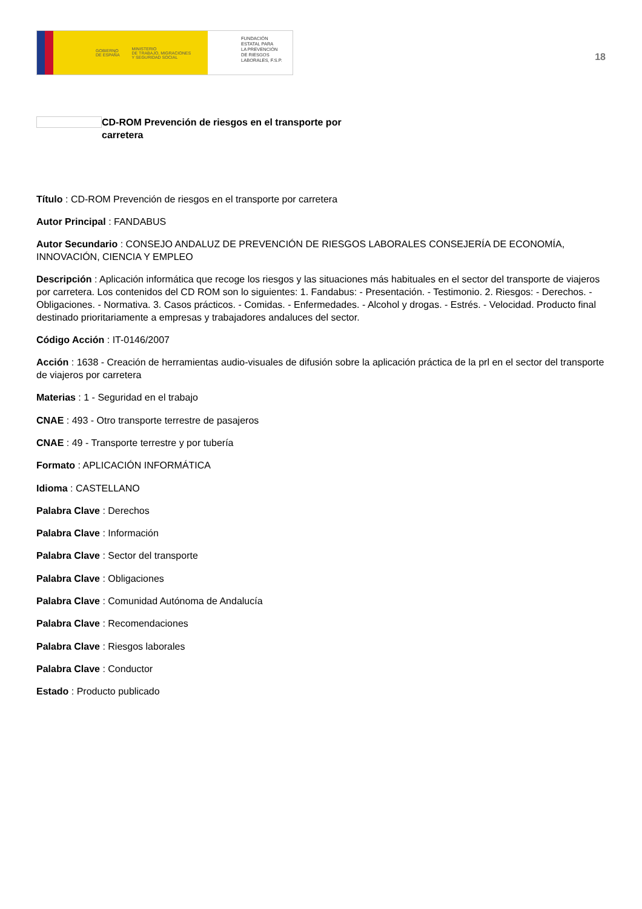GOBIERNO
DE ESPAÑA MINISTERIO
DE TRABAJO, MIGRACIONES
Y SEGURIDAD SOCIAL
FUNDACIÓN
ESTATAL PARA
LA PREVENCIÓN
DE RIESGOS
LABORALES, F.S.P.
18
CD-ROM Prevención de riesgos en el transporte por carretera
Título : CD-ROM Prevención de riesgos en el transporte por carretera
Autor Principal : FANDABUS
Autor Secundario : CONSEJO ANDALUZ DE PREVENCIÓN DE RIESGOS LABORALES CONSEJERÍA DE ECONOMÍA, INNOVACIÓN, CIENCIA Y EMPLEO
Descripción : Aplicación informática que recoge los riesgos y las situaciones más habituales en el sector del transporte de viajeros por carretera. Los contenidos del CD ROM son lo siguientes: 1. Fandabus: - Presentación. - Testimonio. 2. Riesgos: - Derechos. - Obligaciones. - Normativa. 3. Casos prácticos. - Comidas. - Enfermedades. - Alcohol y drogas. - Estrés. - Velocidad. Producto final destinado prioritariamente a empresas y trabajadores andaluces del sector.
Código Acción : IT-0146/2007
Acción : 1638 - Creación de herramientas audio-visuales de difusión sobre la aplicación práctica de la prl en el sector del transporte de viajeros por carretera
Materias : 1 - Seguridad en el trabajo
CNAE : 493 - Otro transporte terrestre de pasajeros
CNAE : 49 - Transporte terrestre y por tubería
Formato : APLICACIÓN INFORMÁTICA
Idioma : CASTELLANO
Palabra Clave : Derechos
Palabra Clave : Información
Palabra Clave : Sector del transporte
Palabra Clave : Obligaciones
Palabra Clave : Comunidad Autónoma de Andalucía
Palabra Clave : Recomendaciones
Palabra Clave : Riesgos laborales
Palabra Clave : Conductor
Estado : Producto publicado